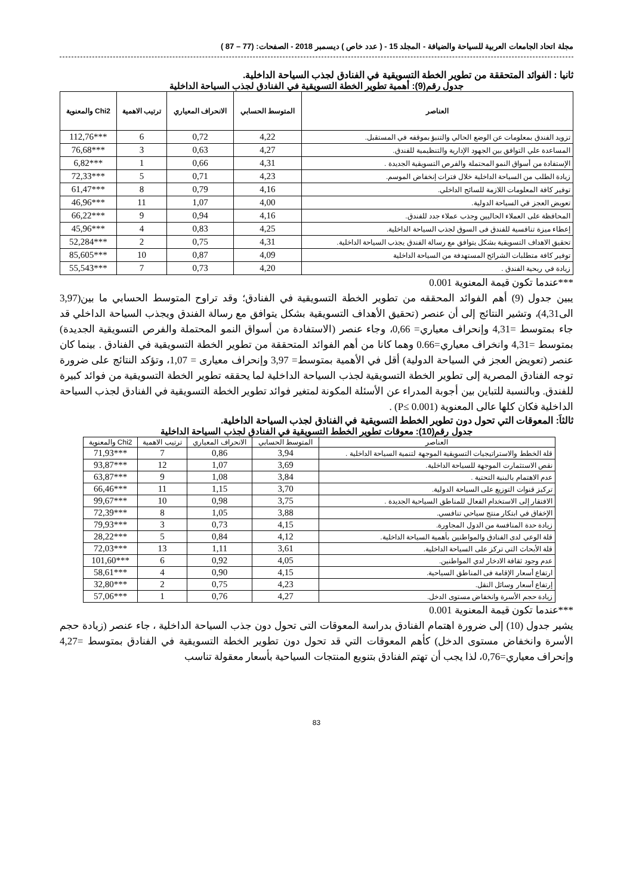مجلة اتحاد الجامعات العربية للسياحة والضيافة - المجلد 15 - ( عدد خاص ) ديسمبر 2018 - الصفحات: (77 – 87 )
ثانيا : الفوائد المتحققة من تطوير الخطة التسويقية في الفنادق لجذب السياحة الداخلية.
جدول رقم(9): أهمية تطوير الخطة التسويقية في الفنادق لجذب السياحة الداخلية
| العناصر | المتوسط الحسابي | الانحراف المعياري | ترتيب الاهمية | Chi2 والمعنوية |
| --- | --- | --- | --- | --- |
| تزويد الفندق بمعلومات عن الوضع الحالي والتنبؤ بموقفه في المستقبل. | 4,22 | 0,72 | 6 | ***112,76 |
| المساعدة علي التوافق بين الجهود الإدارية والتنظيمية للفندق. | 4,27 | 0,63 | 3 | ***76,68 |
| الإستفادة من أسواق النمو المحتملة والفرص التسويقية الجديدة . | 4,31 | 0,66 | 1 | ***6,82 |
| زيادة الطلب من السياحة الداخلية خلال فترات إنخفاض الموسم. | 4,23 | 0,71 | 5 | ***72,33 |
| توفير كافة المعلومات اللازمة للسائح الداخلي. | 4,16 | 0,79 | 8 | ***61,47 |
| تعويض العجز في السياحة الدولية. | 4,00 | 1,07 | 11 | ***46,96 |
| المحافظة على العملاء الحاليين وجذب عملاء جدد للفندق. | 4,16 | 0,94 | 9 | ***66,22 |
| إعطاء ميزة تنافسية للفندق فى السوق لجذب السياحة الداخلية. | 4,25 | 0,83 | 4 | ***45,96 |
| تحقيق الاهداف التسويقية بشكل يتوافق مع رسالة الفندق يجذب السياحة الداخلية. | 4,31 | 0,75 | 2 | ***52,284 |
| توفير كافة متطلبات الشرائح المستهدفة من السياحة الداخلية | 4,09 | 0,87 | 10 | ***85,605 |
| زيادة في ربحية الفندق . | 4,20 | 0,73 | 7 | ***55,543 |
***عندما تكون قيمة المعنوية 0.001
يبين جدول (9) أهم الفوائد المحققه من تطوير الخطة التسويقية في الفنادق؛ وقد تراوح المتوسط الحسابي ما بين(3,97 الى4,31)، وتشير النتائج إلى أن عنصر (تحقيق الأهداف التسويقية بشكل يتوافق مع رسالة الفندق ويجذب السياحة الداخلي قد جاء بمتوسط =4,31 وإنحراف معياري= 0,66، وجاء عنصر (الاستفادة من أسواق النمو المحتملة والفرص التسويقية الجديدة) بمتوسط =4,31 وانخراف معياري=0.66 وهما كانا من أهم الفوائد المتحققة من تطوير الخطة التسويقية في الفنادق . بينما كان عنصر (تعويض العجز في السياحة الدولية) أقل في الأهمية بمتوسط= 3,97 وإنحراف معيارى = 1,07، وتؤكد النتائج على ضرورة توجه الفنادق المصرية إلى تطوير الخطة التسويقية لجذب السياحة الداخلية لما يحققه تطوير الخطة التسويقية من فوائد كبيرة للفندق. وبالنسبة للتباين بين أجوبة المدراء عن الأسئلة المكونة لمتغير فوائد تطوير الخطة التسويقية في الفنادق لجذب السياحة الداخلية فكان كلها عالى المعنوية (P≤ 0.001) .
ثالثاَ: المعوقات التي تحول دون تطوير الخطط التسويقية في الفنادق لجذب السياحة الداخلية.
جدول رقم(10): معوقات تطوير الخطط التسويقية في الفنادق لجذب السياحة الداخلية
| العناصر | المتوسط الحسابي | الانحراف المعياري | ترتيب الاهمية | Chi2 والمعنوية |
| قلة الخطط والاستراتيجيات التسويقية الموجهة لتنمية السياحة الداخلية . | 3,94 | 0,86 | 7 | ***71,93 |
| نقص الاستثمارت الموجهة للسياحة الداخلية. | 3,69 | 1,07 | 12 | ***93,87 |
| عدم الاهتمام بالبنية التحتية . | 3,84 | 1,08 | 9 | ***63,87 |
| تركيز قنوات التوزيع على السياحة الدولية. | 3,70 | 1,15 | 11 | ***66,46 |
| الافتقار إلى الاستخدام الفعال للمناطق السياحية الجديدة . | 3,75 | 0,98 | 10 | ***99,67 |
| الإخفاق في ابتكار منتج سياحي تنافسي. | 3,88 | 1,05 | 8 | ***72,39 |
| زيادة حدة المنافسة من الدول المجاورة. | 4,15 | 0,73 | 3 | ***79,93 |
| قلة الوعي لدى الفنادق والمواطنين بأهمية السياحة الداخلية. | 4,12 | 0,84 | 5 | ***28,22 |
| قلة الأبحاث التي تركز على السياحة الداخلية. | 3,61 | 1,11 | 13 | ***72,03 |
| عدم وجود ثقافة الادخار لدي المواطنين. | 4,05 | 0,92 | 6 | ***101,60 |
| ارتفاع أسعار الإقامة فى المناطق السياحية. | 4,15 | 0,90 | 4 | ***58,61 |
| إرتفاع أسعار وسائل النقل. | 4,23 | 0,75 | 2 | ***32,80 |
| زيادة حجم الأسرة وانخفاض مستوى الدخل. | 4,27 | 0,76 | 1 | ***57,06 |
***عندما تكون قيمة المعنوية 0.001
يشير جدول (10) إلى ضرورة اهتمام الفنادق بدراسة المعوقات التى تحول دون جذب السياحة الداخلية ، جاء عنصر (زيادة حجم الأسرة وانخفاض مستوى الدخل) كأهم المعوقات التي قد تحول دون تطوير الخطة التسويقية في الفنادق بمتوسط =4,27 وإنحراف معياري=0,76، لذا يجب أن تهتم الفنادق بتنويع المنتجات السياحية بأسعار معقولة تناسب
83